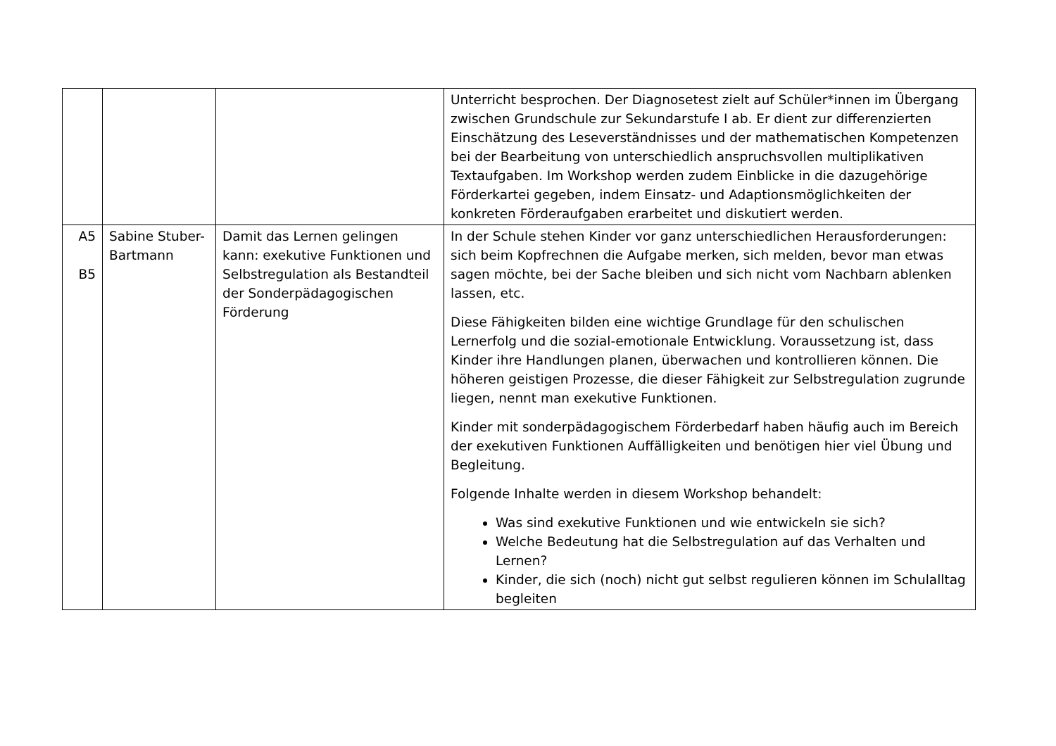| | | | Unterricht besprochen. Der Diagnosetest zielt auf Schüler*innen im Übergang zwischen Grundschule zur Sekundarstufe I ab. Er dient zur differenzierten Einschätzung des Leseverständnisses und der mathematischen Kompetenzen bei der Bearbeitung von unterschiedlich anspruchsvollen multiplikativen Textaufgaben. Im Workshop werden zudem Einblicke in die dazugehörige Förderkartei gegeben, indem Einsatz- und Adaptionsmöglichkeiten der konkreten Förderaufgaben erarbeitet und diskutiert werden. |
| A5 B5 | Sabine Stuber-Bartmann | Damit das Lernen gelingen kann: exekutive Funktionen und Selbstregulation als Bestandteil der Sonderpädagogischen Förderung | In der Schule stehen Kinder vor ganz unterschiedlichen Herausforderungen: sich beim Kopfrechnen die Aufgabe merken, sich melden, bevor man etwas sagen möchte, bei der Sache bleiben und sich nicht vom Nachbarn ablenken lassen, etc. Diese Fähigkeiten bilden eine wichtige Grundlage für den schulischen Lernerfolg und die sozial-emotionale Entwicklung. Voraussetzung ist, dass Kinder ihre Handlungen planen, überwachen und kontrollieren können. Die höheren geistigen Prozesse, die dieser Fähigkeit zur Selbstregulation zugrunde liegen, nennt man exekutive Funktionen. Kinder mit sonderpädagogischem Förderbedarf haben häufig auch im Bereich der exekutiven Funktionen Auffälligkeiten und benötigen hier viel Übung und Begleitung. Folgende Inhalte werden in diesem Workshop behandelt: Was sind exekutive Funktionen und wie entwickeln sie sich? Welche Bedeutung hat die Selbstregulation auf das Verhalten und Lernen? Kinder, die sich (noch) nicht gut selbst regulieren können im Schulalltag begleiten |